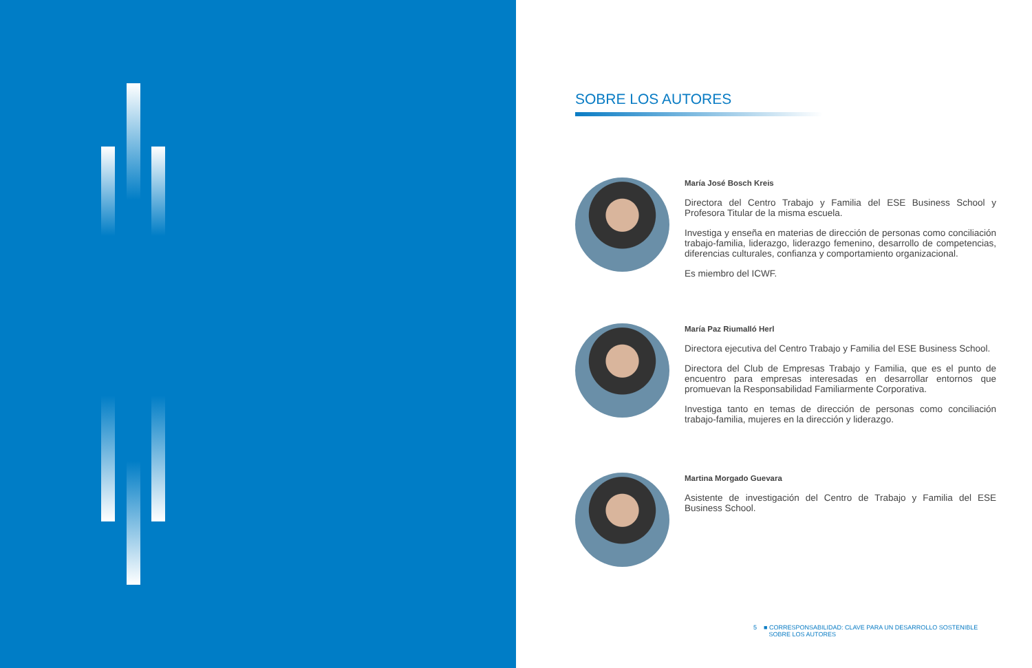SOBRE LOS AUTORES
María José Bosch Kreis
Directora del Centro Trabajo y Familia del ESE Business School y Profesora Titular de la misma escuela.
Investiga y enseña en materias de dirección de personas como conciliación trabajo-familia, liderazgo, liderazgo femenino, desarrollo de competencias, diferencias culturales, confianza y comportamiento organizacional.
Es miembro del ICWF.
María Paz Riumalló Herl
Directora ejecutiva del Centro Trabajo y Familia del ESE Business School.
Directora del Club de Empresas Trabajo y Familia, que es el punto de encuentro para empresas interesadas en desarrollar entornos que promuevan la Responsabilidad Familiarmente Corporativa.
Investiga tanto en temas de dirección de personas como conciliación trabajo-familia, mujeres en la dirección y liderazgo.
Martina Morgado Guevara
Asistente de investigación del Centro de Trabajo y Familia del ESE Business School.
5 ■ CORRESPONSABILIDAD: CLAVE PARA UN DESARROLLO SOSTENIBLE
SOBRE LOS AUTORES